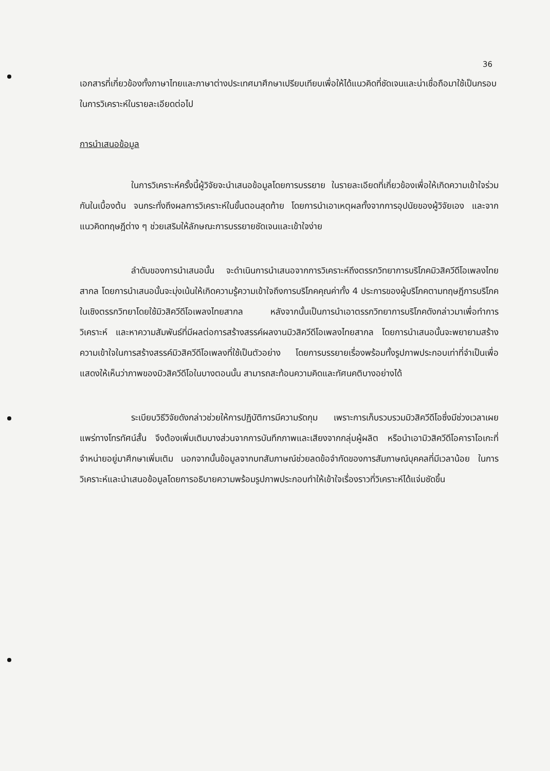36
เอกสารที่เกี่ยวข้องทั้งภาษาไทยและภาษาต่างประเทศมาศึกษาเปรียบเทียบเพื่อให้ได้แนวคิดที่ชัดเจนและน่าเชื่อถือมาใช้เป็นกรอบในการวิเคราะห์ในรายละเอียดต่อไป
การนำเสนอข้อมูล
ในการวิเคราะห์ครั้งนี้ผู้วิจัยจะนำเสนอข้อมูลโดยการบรรยาย ในรายละเอียดที่เกี่ยวข้องเพื่อให้เกิดความเข้าใจร่วมกันในเบื้องต้น จนกระทั่งถึงผลการวิเคราะห์ในขั้นตอนสุดท้าย โดยการนำเอาเหตุผลทั้งจากการอุปนัยของผู้วิจัยเอง และจากแนวคิดทฤษฎีต่าง ๆ ช่วยเสริมให้ลักษณะการบรรยายชัดเจนและเข้าใจง่าย
ลำดับของการนำเสนอนั้น จะดำเนินการนำเสนอจากการวิเคราะห์ถึงตรรกวิทยาการบริโภคมิวสิควีดีโอเพลงไทยสากล โดยการนำเสนอนั้นจะมุ่งเน้นให้เกิดความรู้ความเข้าใจถึงการบริโภคคุณค่าทั้ง 4 ประการของผู้บริโภคตามทฤษฎีการบริโภคในเชิงตรรกวิทยาโดยใช้มิวสิควีดีโอเพลงไทยสากล หลังจากนั้นเป็นการนำเอาตรรกวิทยาการบริโภคดังกล่าวมาเพื่อทำการวิเคราะห์ และหาความสัมพันธ์ที่มีผลต่อการสร้างสรรค์ผลงานมิวสิควีดีโอเพลงไทยสากล โดยการนำเสนอนั้นจะพยายามสร้างความเข้าใจในการสร้างสรรค์มิวสิควีดีโอเพลงที่ใช้เป็นตัวอย่าง โดยการบรรยายเรื่องพร้อมทั้งรูปภาพประกอบเท่าที่จำเป็นเพื่อแสดงให้เห็นว่าภาพของมิวสิควีดีโอในบางตอนนั้น สามารถสะท้อนความคิดและทัศนคติบางอย่างได้
ระเบียบวิธีวิจัยดังกล่าวช่วยให้การปฏิบัติการมีความรัดกุม เพราะการเก็บรวบรวมมิวสิควีดีโอซึ่งมีช่วงเวลาเผยแพร่ทางโทรทัศน์สั้น จึงต้องเพิ่มเติมบางส่วนจากการบันทึกภาพและเสียงจากกลุ่มผู้ผลิต หรือนำเอามิวสิควีดีโอคาราโอเกะที่จำหน่ายอยู่มาศึกษาเพิ่มเติม นอกจากนั้นข้อมูลจากบทสัมภาษณ์ช่วยลดข้อจำกัดของการสัมภาษณ์บุคคลที่มีเวลาน้อย ในการวิเคราะห์และนำเสนอข้อมูลโดยการอธิบายความพร้อมรูปภาพประกอบทำให้เข้าใจเรื่องราวที่วิเคราะห์ได้แจ่มชัดขึ้น